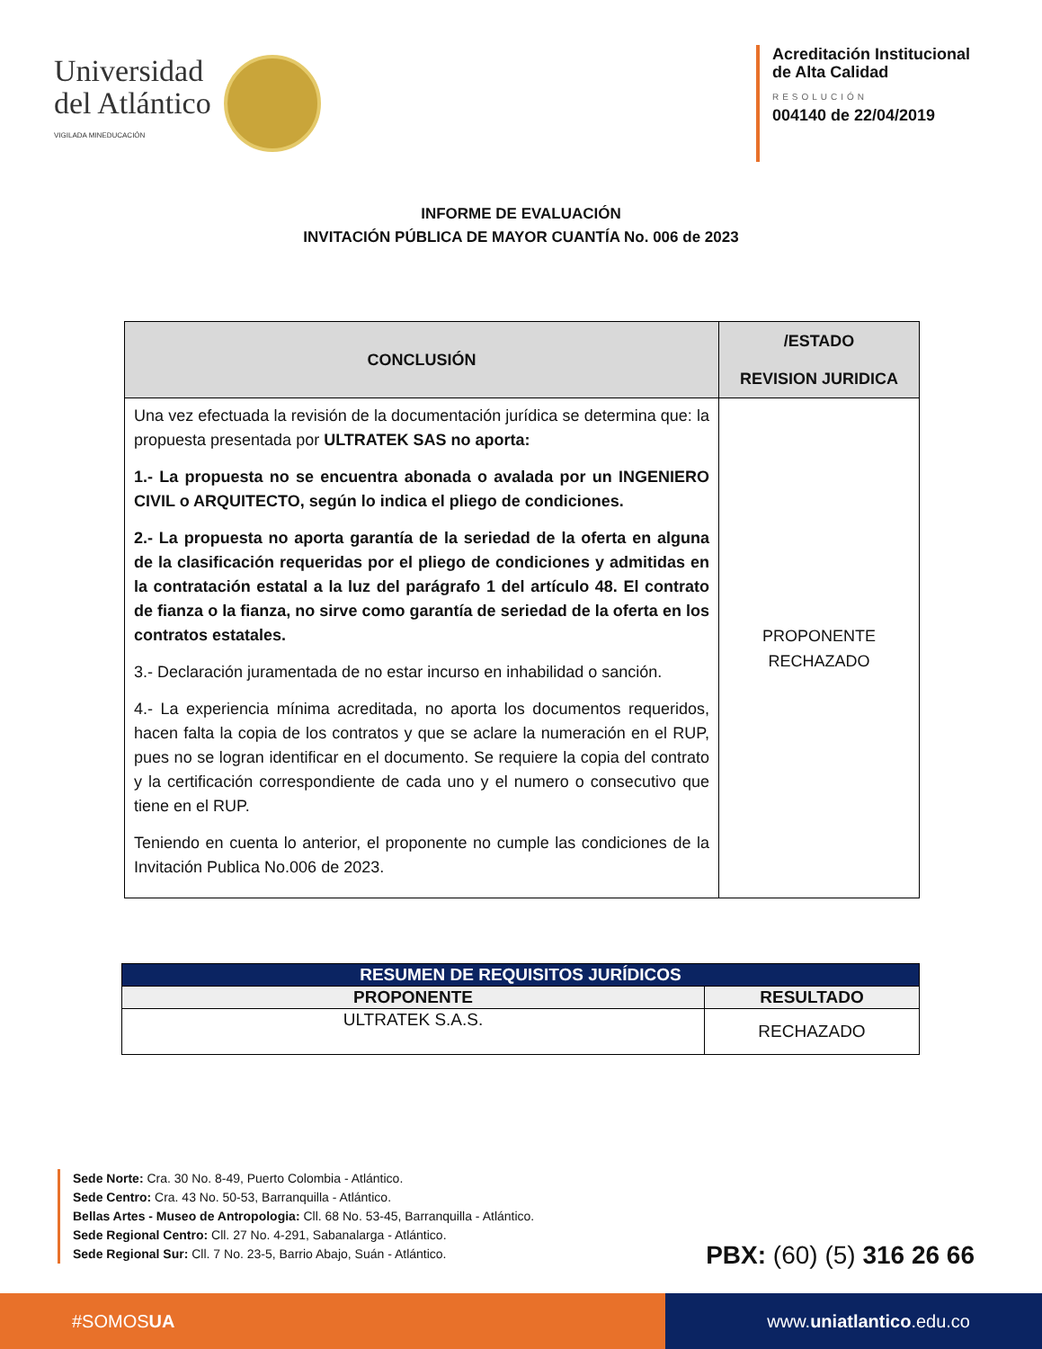Universidad
del Atlántico
VIGILADA MINEDUCACIÓN
Acreditación Institucional
de Alta Calidad
RESOLUCIÓN
004140 de 22/04/2019
INFORME DE EVALUACIÓN
INVITACIÓN PÚBLICA DE MAYOR CUANTÍA No. 006 de 2023
| CONCLUSIÓN | /ESTADO REVISION JURIDICA |
| --- | --- |
| Una vez efectuada la revisión de la documentación jurídica se determina que: la propuesta presentada por ULTRATEK SAS no aporta: 1.- La propuesta no se encuentra abonada o avalada por un INGENIERO CIVIL o ARQUITECTO, según lo indica el pliego de condiciones. 2.- La propuesta no aporta garantía de la seriedad de la oferta en alguna de la clasificación requeridas por el pliego de condiciones y admitidas en la contratación estatal a la luz del parágrafo 1 del artículo 48. El contrato de fianza o la fianza, no sirve como garantía de seriedad de la oferta en los contratos estatales. 3.- Declaración juramentada de no estar incurso en inhabilidad o sanción. 4.- La experiencia mínima acreditada, no aporta los documentos requeridos, hacen falta la copia de los contratos y que se aclare la numeración en el RUP, pues no se logran identificar en el documento. Se requiere la copia del contrato y la certificación correspondiente de cada uno y el numero o consecutivo que tiene en el RUP. Teniendo en cuenta lo anterior, el proponente no cumple las condiciones de la Invitación Publica No.006 de 2023. | PROPONENTE RECHAZADO |
| RESUMEN DE REQUISITOS JURÍDICOS | |
| --- | --- |
| PROPONENTE | RESULTADO |
| ULTRATEK S.A.S. | RECHAZADO |
Sede Norte: Cra. 30 No. 8-49, Puerto Colombia - Atlántico.
Sede Centro: Cra. 43 No. 50-53, Barranquilla - Atlántico.
Bellas Artes - Museo de Antropologia: Cll. 68 No. 53-45, Barranquilla - Atlántico.
Sede Regional Centro: Cll. 27 No. 4-291, Sabanalarga - Atlántico.
Sede Regional Sur: Cll. 7 No. 23-5, Barrio Abajo, Suán - Atlántico.
PBX: (60) (5) 316 26 66
#SOMOS UA www. uniatlantico.edu.co